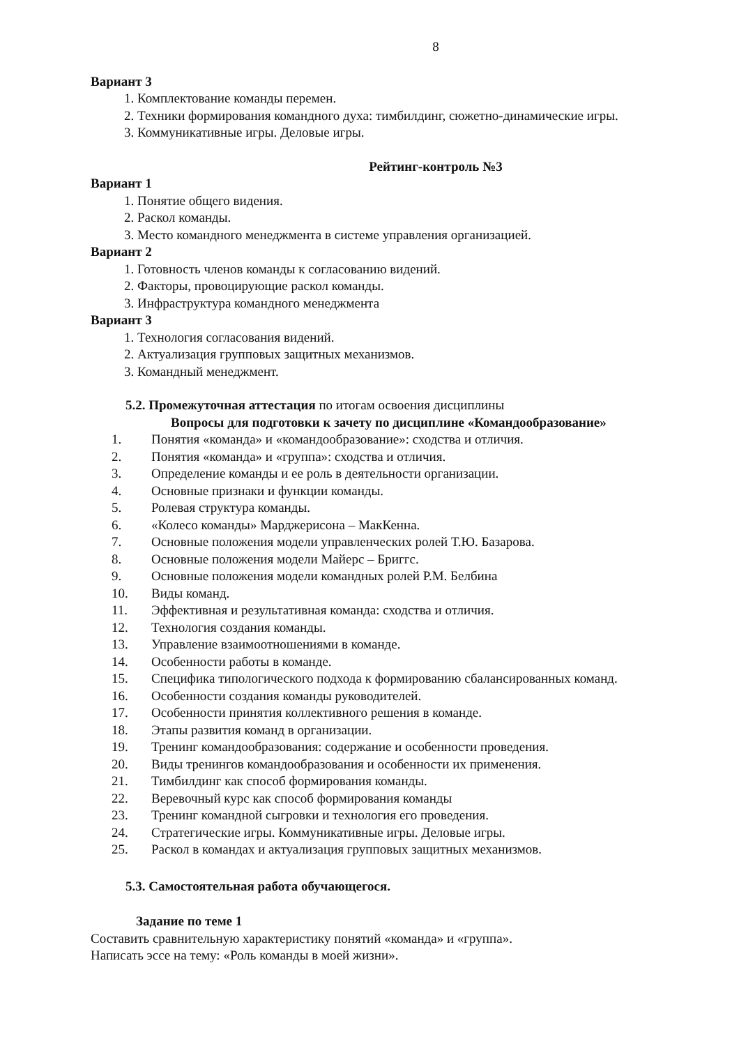8
Вариант 3
1. Комплектование команды перемен.
2. Техники формирования командного духа: тимбилдинг, сюжетно-динамические игры.
3. Коммуникативные игры. Деловые игры.
Рейтинг-контроль №3
Вариант 1
1. Понятие общего видения.
2. Раскол команды.
3. Место командного менеджмента в системе управления организацией.
Вариант 2
1. Готовность членов команды к согласованию видений.
2. Факторы, провоцирующие раскол команды.
3. Инфраструктура командного менеджмента
Вариант 3
1. Технология согласования видений.
2. Актуализация групповых защитных механизмов.
3. Командный менеджмент.
5.2. Промежуточная аттестация по итогам освоения дисциплины
Вопросы для подготовки к зачету по дисциплине «Командообразование»
1. Понятия «команда» и «командообразование»: сходства и отличия.
2. Понятия «команда» и «группа»: сходства и отличия.
3. Определение команды и ее роль в деятельности организации.
4. Основные признаки и функции команды.
5. Ролевая структура команды.
6. «Колесо команды» Марджерисона – МакКенна.
7. Основные положения модели управленческих ролей Т.Ю. Базарова.
8. Основные положения модели Майерс – Бриггс.
9. Основные положения модели командных ролей Р.М. Белбина
10. Виды команд.
11. Эффективная и результативная команда: сходства и отличия.
12. Технология создания команды.
13. Управление взаимоотношениями в команде.
14. Особенности работы в команде.
15. Специфика типологического подхода к формированию сбалансированных команд.
16. Особенности создания команды руководителей.
17. Особенности принятия коллективного решения в команде.
18. Этапы развития команд в организации.
19. Тренинг командообразования: содержание и особенности проведения.
20. Виды тренингов командообразования и особенности их применения.
21. Тимбилдинг как способ формирования команды.
22. Веревочный курс как способ формирования команды
23. Тренинг командной сыгровки и технология его проведения.
24. Стратегические игры. Коммуникативные игры. Деловые игры.
25. Раскол в командах и актуализация групповых защитных механизмов.
5.3. Самостоятельная работа обучающегося.
Задание по теме 1
Составить сравнительную характеристику понятий «команда» и «группа».
Написать эссе на тему: «Роль команды в моей жизни».